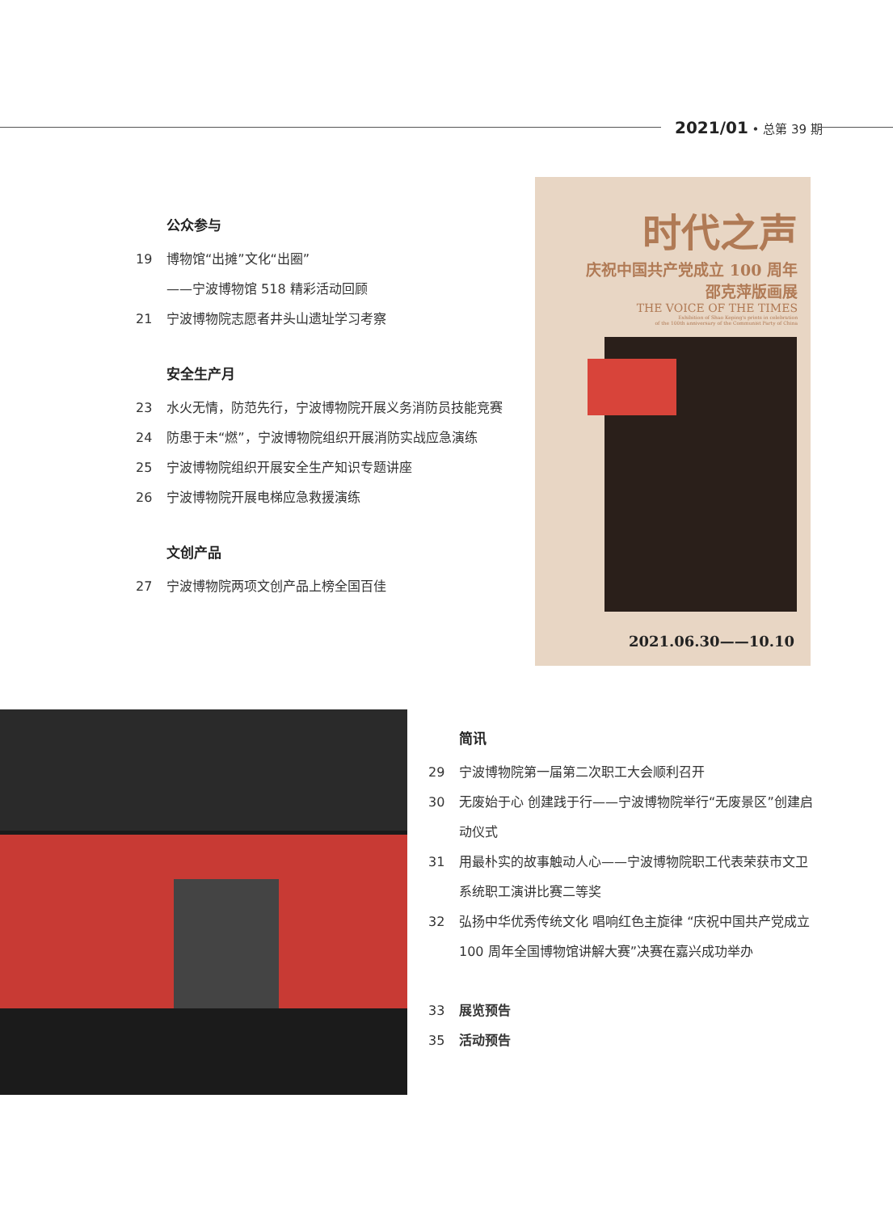2021/01 • 总第 39 期
公众参与
19 博物馆“出摊”文化“出圈”
——宁波博物馆 518 精彩活动回顾
21 宁波博物院志愿者井头山遗址学习考察
安全生产月
23 水火无情，防范先行，宁波博物院开展义务消防员技能竞赛
24 防患于未“燃”，宁波博物院组织开展消防实战应急演练
25 宁波博物院组织开展安全生产知识专题讲座
26 宁波博物院开展电梯应急救援演练
文创产品
27 宁波博物院两项文创产品上榜全国百佳
时代之声
庆祝中国共产党成立 100 周年
邵克萍版画展
THE VOICE OF THE TIMES
Exhibition of Shao Keping's prints in celebration
of the 100th anniversary of the Communist Party of China
2021.06.30——10.10
简讯
29 宁波博物院第一届第二次职工大会顺利召开
30 无废始于心 创建践于行——宁波博物院举行“无废景区”创建启动仪式
31 用最朴实的故事触动人心——宁波博物院职工代表荣获市文卫系统职工演讲比赛二等奖
32 弘扬中华优秀传统文化 唱响红色主旋律 “庆祝中国共产党成立 100 周年全国博物馆讲解大赛”决赛在嘉兴成功举办
33 展览预告
35 活动预告